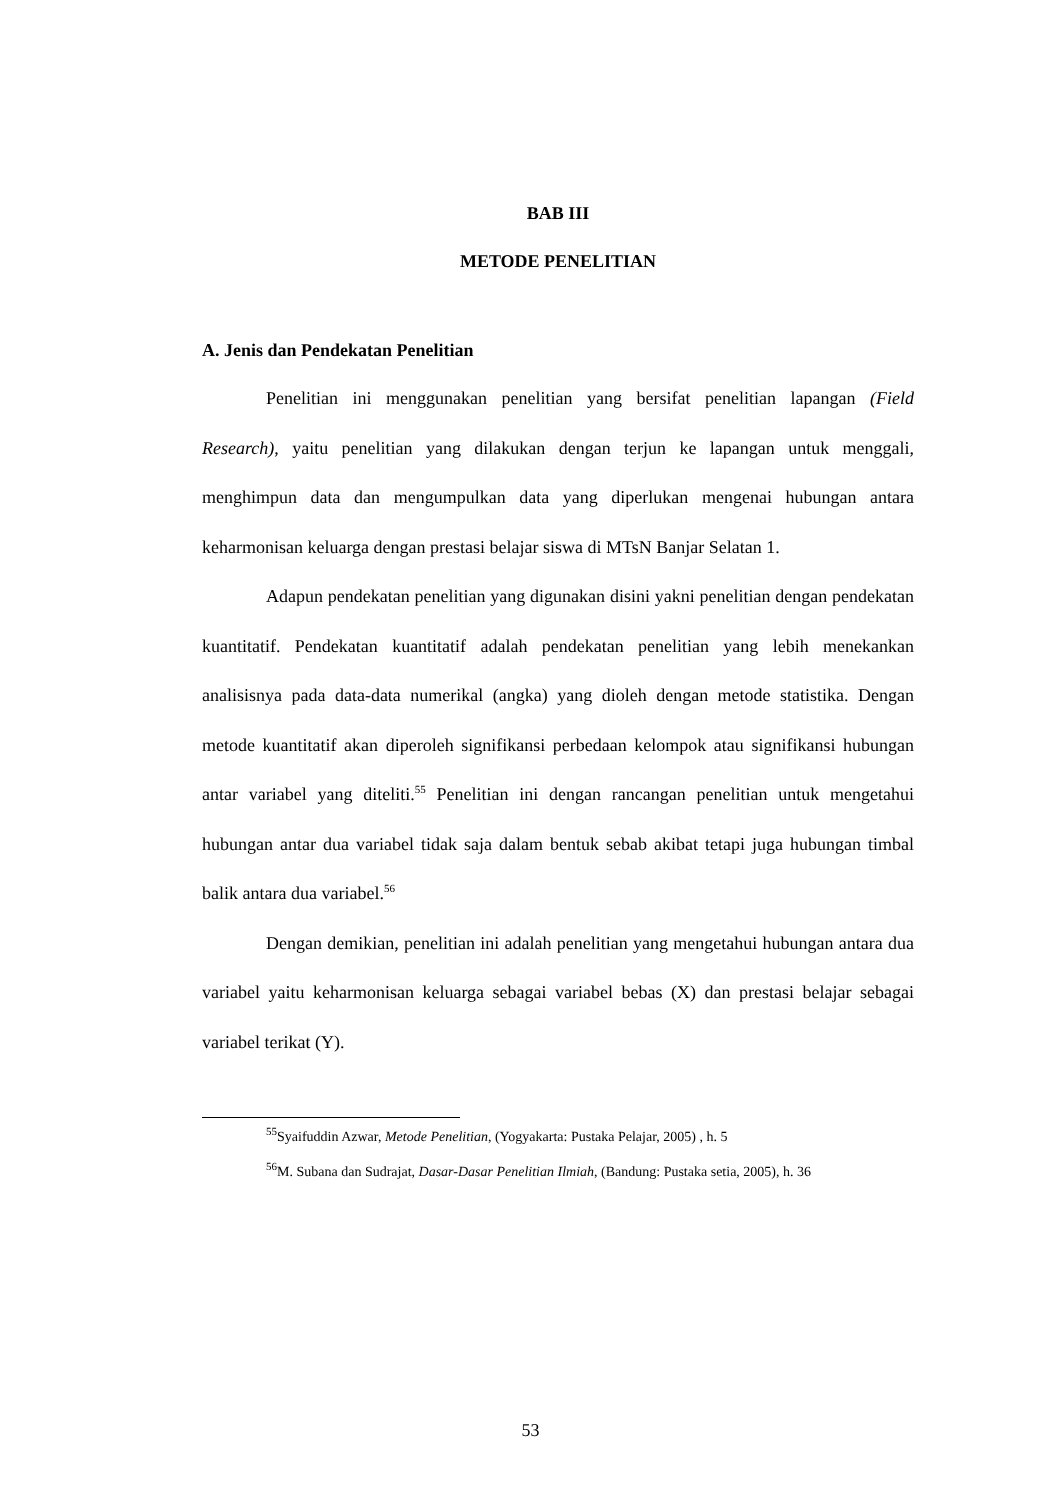BAB III
METODE PENELITIAN
A. Jenis dan Pendekatan Penelitian
Penelitian ini menggunakan penelitian yang bersifat penelitian lapangan (Field Research), yaitu penelitian yang dilakukan dengan terjun ke lapangan untuk menggali, menghimpun data dan mengumpulkan data yang diperlukan mengenai hubungan antara keharmonisan keluarga dengan prestasi belajar siswa di MTsN Banjar Selatan 1.
Adapun pendekatan penelitian yang digunakan disini yakni penelitian dengan pendekatan kuantitatif. Pendekatan kuantitatif adalah pendekatan penelitian yang lebih menekankan analisisnya pada data-data numerikal (angka) yang dioleh dengan metode statistika. Dengan metode kuantitatif akan diperoleh signifikansi perbedaan kelompok atau signifikansi hubungan antar variabel yang diteliti.<sup>55</sup> Penelitian ini dengan rancangan penelitian untuk mengetahui hubungan antar dua variabel tidak saja dalam bentuk sebab akibat tetapi juga hubungan timbal balik antara dua variabel.<sup>56</sup>
Dengan demikian, penelitian ini adalah penelitian yang mengetahui hubungan antara dua variabel yaitu keharmonisan keluarga sebagai variabel bebas (X) dan prestasi belajar sebagai variabel terikat (Y).
<sup>55</sup> Syaifuddin Azwar, Metode Penelitian, (Yogyakarta: Pustaka Pelajar, 2005) , h. 5
<sup>56</sup> M. Subana dan Sudrajat, Dasar-Dasar Penelitian Ilmiah, (Bandung: Pustaka setia, 2005), h. 36
53